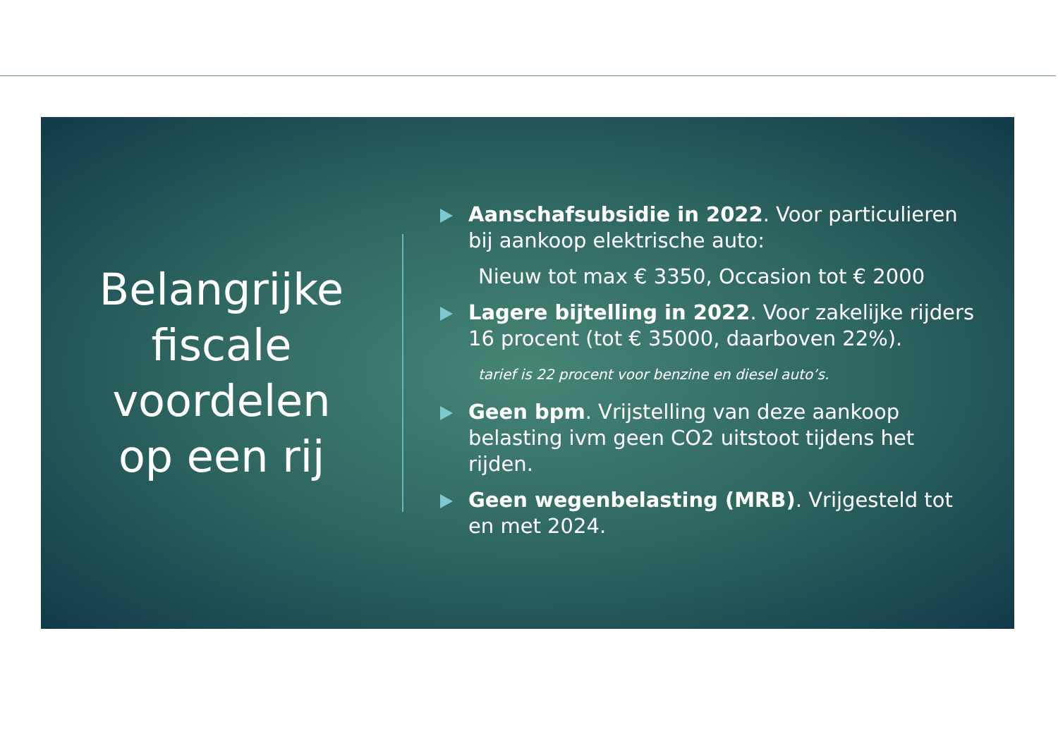Belangrijke
fiscale
voordelen
op een rij
Aanschafsubsidie in 2022. Voor particulieren bij aankoop elektrische auto:
Nieuw tot max € 3350, Occasion tot € 2000
Lagere bijtelling in 2022. Voor zakelijke rijders 16 procent (tot € 35000, daarboven 22%).
tarief is 22 procent voor benzine en diesel auto’s.
Geen bpm. Vrijstelling van deze aankoop belasting ivm geen CO2 uitstoot tijdens het rijden.
Geen wegenbelasting (MRB). Vrijgesteld tot en met 2024.